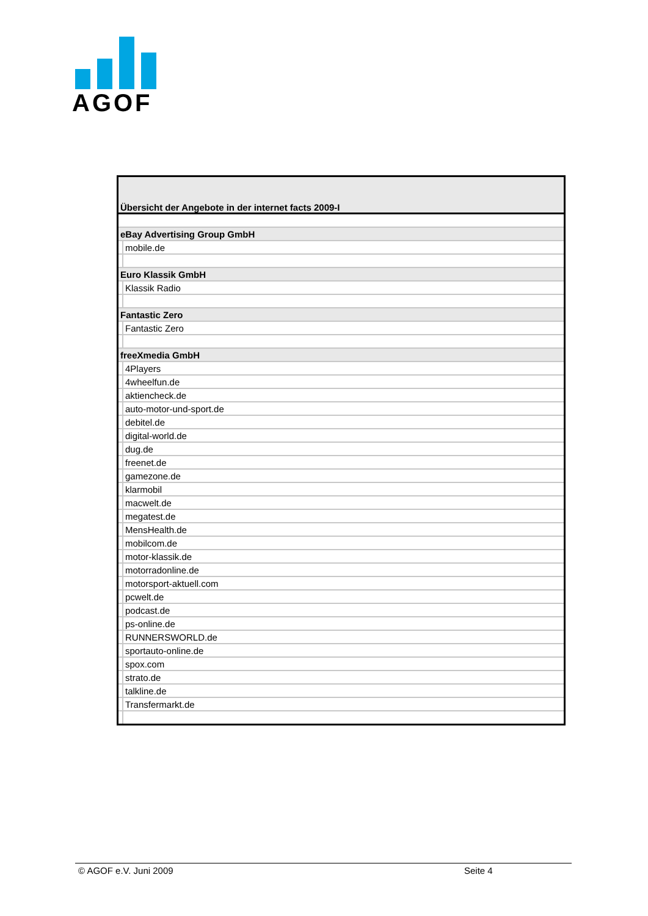AGOF
| Übersicht der Angebote in der internet facts 2009-I | |
| eBay Advertising Group GmbH | |
| | mobile.de |
| Euro Klassik GmbH | |
| | Klassik Radio |
| Fantastic Zero | |
| | Fantastic Zero |
| freeXmedia GmbH | |
| | 4Players |
| | 4wheelfun.de |
| | aktiencheck.de |
| | auto-motor-und-sport.de |
| | debitel.de |
| | digital-world.de |
| | dug.de |
| | freenet.de |
| | gamezone.de |
| | klarmobil |
| | macwelt.de |
| | megatest.de |
| | MensHealth.de |
| | mobilcom.de |
| | motor-klassik.de |
| | motorradonline.de |
| | motorsport-aktuell.com |
| | pcwelt.de |
| | podcast.de |
| | ps-online.de |
| | RUNNERSWORLD.de |
| | sportauto-online.de |
| | spox.com |
| | strato.de |
| | talkline.de |
| | Transfermarkt.de |
© AGOF e.V. Juni 2009 Seite 4